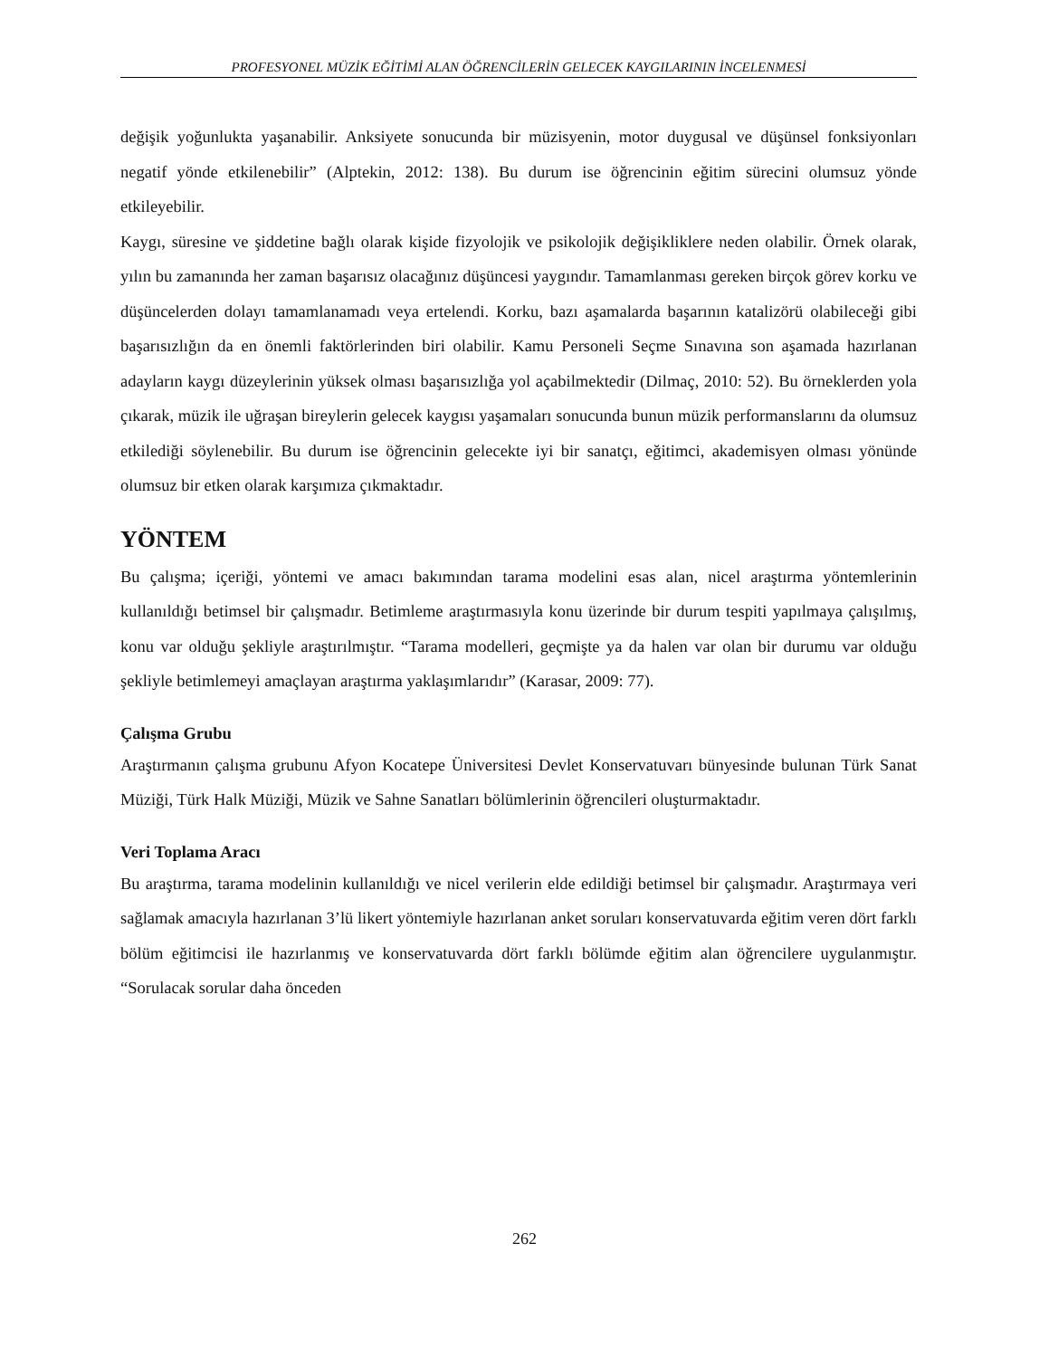PROFESYONEL MÜZİK EĞİTİMİ ALAN ÖĞRENCİLERİN GELECEK KAYGILARININ İNCELENMESİ
değişik yoğunlukta yaşanabilir. Anksiyete sonucunda bir müzisyenin, motor duygusal ve düşünsel fonksiyonları negatif yönde etkilenebilir” (Alptekin, 2012: 138). Bu durum ise öğrencinin eğitim sürecini olumsuz yönde etkileyebilir.
Kaygı, süresine ve şiddetine bağlı olarak kişide fizyolojik ve psikolojik değişikliklere neden olabilir. Örnek olarak, yılın bu zamanında her zaman başarısız olacağınız düşüncesi yaygındır. Tamamlanması gereken birçok görev korku ve düşüncelerden dolayı tamamlanamadı veya ertelendi. Korku, bazı aşamalarda başarının katalizörü olabileceği gibi başarısızlığın da en önemli faktörlerinden biri olabilir. Kamu Personeli Seçme Sınavına son aşamada hazırlanan adayların kaygı düzeylerinin yüksek olması başarısızlığa yol açabilmektedir (Dilmaç, 2010: 52). Bu örneklerden yola çıkarak, müzik ile uğraşan bireylerin gelecek kaygısı yaşamaları sonucunda bunun müzik performanslarını da olumsuz etkilediği söylenebilir. Bu durum ise öğrencinin gelecekte iyi bir sanatçı, eğitimci, akademisyen olması yönünde olumsuz bir etken olarak karşımıza çıkmaktadır.
YÖNTEM
Bu çalışma; içeriği, yöntemi ve amacı bakımından tarama modelini esas alan, nicel araştırma yöntemlerinin kullanıldığı betimsel bir çalışmadır. Betimleme araştırmasıyla konu üzerinde bir durum tespiti yapılmaya çalışılmış, konu var olduğu şekliyle araştırılmıştır. “Tarama modelleri, geçmişte ya da halen var olan bir durumu var olduğu şekliyle betimlemeyi amaçlayan araştırma yaklaşımlarıdır” (Karasar, 2009: 77).
Çalışma Grubu
Araştırmanın çalışma grubunu Afyon Kocatepe Üniversitesi Devlet Konservatuvarı bünyesinde bulunan Türk Sanat Müziği, Türk Halk Müziği, Müzik ve Sahne Sanatları bölümlerinin öğrencileri oluşturmaktadır.
Veri Toplama Aracı
Bu araştırma, tarama modelinin kullanıldığı ve nicel verilerin elde edildiği betimsel bir çalışmadır. Araştırmaya veri sağlamak amacıyla hazırlanan 3’lü likert yöntemiyle hazırlanan anket soruları konservatuvarda eğitim veren dört farklı bölüm eğitimcisi ile hazırlanmış ve konservatuvarda dört farklı bölümde eğitim alan öğrencilere uygulanmıştır. “Sorulacak sorular daha önceden
262